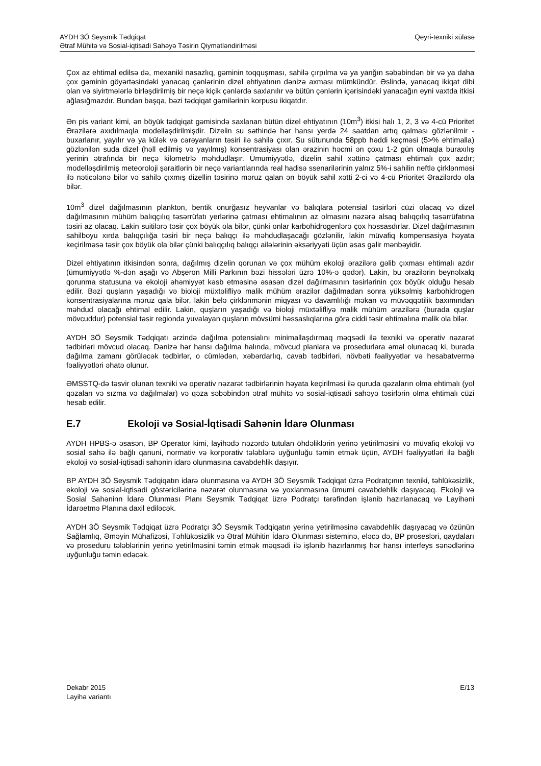Qeyri-texniki xülasə AYDH 3Ö Seysmik Tədqiqat
Ətraf Mühitə və Sosial-iqtisadi Sahəyə Təsirin Qiymətləndirilməsi
Çox az ehtimal edilsə də, mexaniki nasazlıq, gəminin toqquşması, sahilə çırpılma və ya yanğın səbəbindən bir və ya daha çox gəminin göyərtəsindəki yanacaq çənlərinin dizel ehtiyatının dənizə axması mümkündür. Əslində, yanacaq ikiqat dibi olan və siyirtmələrlə birləşdirilmiş bir neçə kiçik çənlərdə saxlanılır və bütün çənlərin içərisindəki yanacağın eyni vaxtda itkisi ağlasığmazdır. Bundan başqa, bəzi tədqiqat gəmilərinin korpusu ikiqatdır.
Ən pis variant kimi, ən böyük tədqiqat gəmisində saxlanan bütün dizel ehtiyatının (10m<sup>3</sup>) itkisi halı 1, 2, 3 və 4-cü Prioritet Ərazilərə axıdılmaqla modelləşdirilmişdir. Dizelin su səthində hər hansı yerdə 24 saatdan artıq qalması gözlənilmir - buxarlanır, yayılır və ya külək və cərəyanların təsiri ilə sahilə çıxır. Su sütununda 58ppb həddi keçməsi (5>% ehtimalla) gözlənilən suda dizel (həll edilmiş və yayılmış) konsentrasiyası olan ərazinin həcmi ən çoxu 1-2 gün olmaqla buraxılış yerinin ətrafında bir neçə kilometrlə məhdudlaşır. Ümumiyyətlə, dizelin sahil xəttinə çatması ehtimalı çox azdır; modelləşdirilmiş meteoroloji şəraitlərin bir neçə variantlarında real hadisə ssenarilərinin yalnız 5%-i sahilin neftlə çirklənməsi ilə nəticələnə bilər və sahilə çıxmış dizellin təsirinə məruz qalan ən böyük sahil xətti 2-ci və 4-cü Prioritet Ərazilərdə ola bilər.
10m<sup>3</sup> dizel dağılmasının plankton, bentik onurğasız heyvanlar və balıqlara potensial təsirləri cüzi olacaq və dizel dağılmasının mühüm balıqçılıq təsərrüfatı yerlərinə çatması ehtimalının az olmasını nəzərə alsaq balıqçılıq təsərrüfatına təsiri az olacaq. Lakin suitilərə təsir çox böyük ola bilər, çünki onlar karbohidrogenlərə çox həssasdırlar. Dizel dağılmasının sahilboyu xırda balıqçılığa təsiri bir neçə balıqçı ilə məhdudlaşacağı gözlənilir, lakin müvafiq kompensasiya həyata keçirilməsə təsir çox böyük ola bilər çünki balıqçılıq balıqçı ailələrinin əksəriyyəti üçün əsas gəlir mənbəyidir.
Dizel ehtiyatının itkisindən sonra, dağılmış dizelin qorunan və çox mühüm ekoloji ərazilərə gəlib çıxması ehtimalı azdır (ümumiyyətlə %-dən aşağı və Abşeron Milli Parkının bəzi hissələri üzrə 10%-ə qədər). Lakin, bu ərazilərin beynəlxalq qorunma statusuna və ekoloji əhəmiyyət kəsb etməsinə əsasən dizel dağılmasının təsirlərinin çox böyük olduğu hesab edilir. Bəzi quşların yaşadığı və bioloji müxtəlifliyə malik mühüm ərazilər dağılmadan sonra yüksəlmiş karbohidrogen konsentrasiyalarına məruz qala bilər, lakin belə çirklənmənin miqyası və davamlılığı məkan və müvəqqətilik baxımından məhdud olacağı ehtimal edilir. Lakin, quşların yaşadığı və bioloji müxtəlifliyə malik mühüm ərazilərə (burada quşlar mövcuddur) potensial təsir regionda yuvalayan quşların mövsümi həssaslıqlarına görə ciddi təsir ehtimalına malik ola bilər.
AYDH 3Ö Seysmik Tədqiqatı ərzində dağılma potensialını minimallaşdırmaq məqsədi ilə texniki və operativ nəzarət tədbirləri mövcud olacaq. Dənizə hər hansı dağılma halında, mövcud planlara və prosedurlara əməl olunacaq ki, burada dağılma zamanı görüləcək tədbirlər, o cümlədən, xəbərdarlıq, cavab tədbirləri, növbəti fəaliyyətlər və hesabatvermə fəaliyyətləri əhatə olunur.
ƏMSSTQ-də təsvir olunan texniki və operativ nəzarət tədbirlərinin həyata keçirilməsi ilə quruda qəzaların olma ehtimalı (yol qəzaları və sızma və dağılmalar) və qəza səbəbindən ətraf mühitə və sosial-iqtisadi sahəyə təsirlərin olma ehtimalı cüzi hesab edilir.
E.7 Ekoloji və Sosial-İqtisadi Sahənin İdarə Olunması
AYDH HPBS-ə əsasən, BP Operator kimi, layihədə nəzərdə tutulan öhdəliklərin yerinə yetirilməsini və müvafiq ekoloji və sosial sahə ilə bağlı qanuni, normativ və korporativ tələblərə uyğunluğu təmin etmək üçün, AYDH fəaliyyətləri ilə bağlı ekoloji və sosial-iqtisadi sahənin idarə olunmasına cavabdehlik daşıyır.
BP AYDH 3Ö Seysmik Tədqiqatın idarə olunmasına və AYDH 3Ö Seysmik Tədqiqat üzrə Podratçının texniki, təhlükəsizlik, ekoloji və sosial-iqtisadi göstəricilərinə nəzarət olunmasına və yoxlanmasına ümumi cavabdehlik daşıyacaq. Ekoloji və Sosial Sahəninn İdarə Olunması Planı Seysmik Tədqiqat üzrə Podratçı tərəfindən işlənib hazırlanacaq və Layihəni İdarəetmə Planına daxil ediləcək.
AYDH 3Ö Seysmik Tədqiqat üzrə Podratçı 3Ö Seysmik Tədqiqatın yerinə yetirilməsinə cavabdehlik daşıyacaq və özünün Sağlamlıq, Əməyin Mühafizəsi, Təhlükəsizlik və Ətraf Mühitin İdarə Olunması sisteminə, eləcə də, BP prosesləri, qaydaları və proseduru tələblərinin yerinə yetirilməsini təmin etmək məqsədi ilə işlənib hazırlanmış hər hansı interfeys sənədlərinə uyğunluğu təmin edəcək.
E/13 Dekabr 2015
Layihə variantı